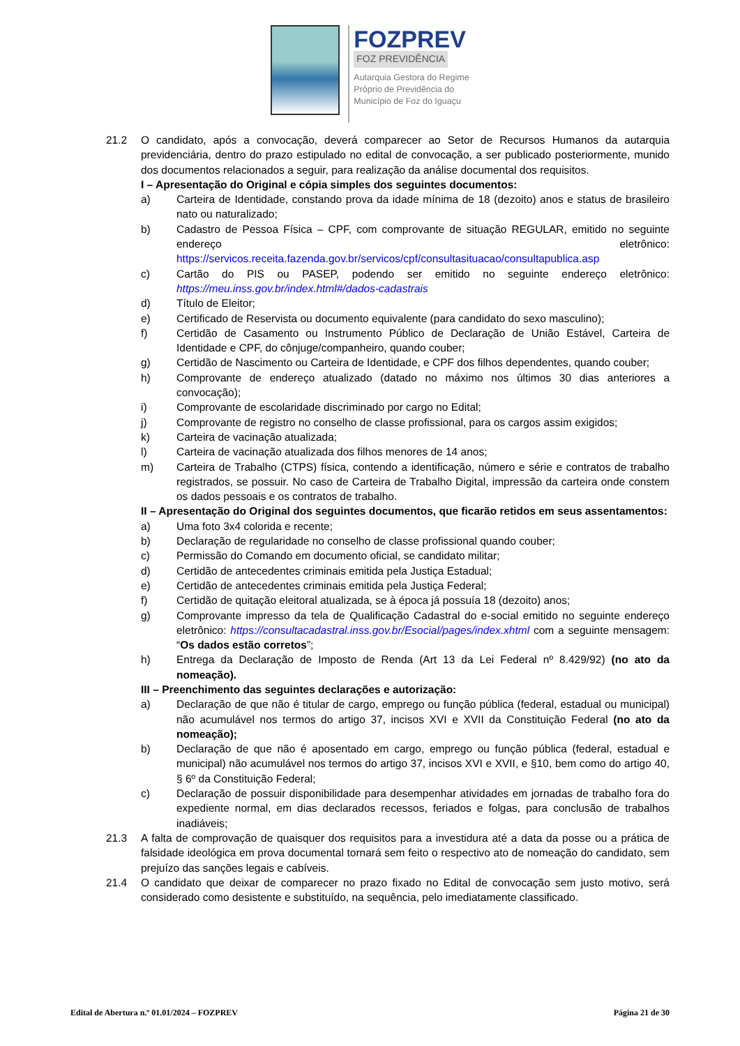FOZPREV
FOZ PREVIDÊNCIA
Autarquia Gestora do Regime
Próprio de Previdência do
Município de Foz do Iguaçu
21.2 O candidato, após a convocação, deverá comparecer ao Setor de Recursos Humanos da autarquia previdenciária, dentro do prazo estipulado no edital de convocação, a ser publicado posteriormente, munido dos documentos relacionados a seguir, para realização da análise documental dos requisitos.
I – Apresentação do Original e cópia simples dos seguintes documentos:
a) Carteira de Identidade, constando prova da idade mínima de 18 (dezoito) anos e status de brasileiro nato ou naturalizado;
b) Cadastro de Pessoa Física – CPF, com comprovante de situação REGULAR, emitido no seguinte endereço eletrônico: https://servicos.receita.fazenda.gov.br/servicos/cpf/consultasituacao/consultapublica.asp
c) Cartão do PIS ou PASEP, podendo ser emitido no seguinte endereço eletrônico: https://meu.inss.gov.br/index.html#/dados-cadastrais
d) Título de Eleitor;
e) Certificado de Reservista ou documento equivalente (para candidato do sexo masculino);
f) Certidão de Casamento ou Instrumento Público de Declaração de União Estável, Carteira de Identidade e CPF, do cônjuge/companheiro, quando couber;
g) Certidão de Nascimento ou Carteira de Identidade, e CPF dos filhos dependentes, quando couber;
h) Comprovante de endereço atualizado (datado no máximo nos últimos 30 dias anteriores a convocação);
i) Comprovante de escolaridade discriminado por cargo no Edital;
j) Comprovante de registro no conselho de classe profissional, para os cargos assim exigidos;
k) Carteira de vacinação atualizada;
l) Carteira de vacinação atualizada dos filhos menores de 14 anos;
m) Carteira de Trabalho (CTPS) física, contendo a identificação, número e série e contratos de trabalho registrados, se possuir. No caso de Carteira de Trabalho Digital, impressão da carteira onde constem os dados pessoais e os contratos de trabalho.
II – Apresentação do Original dos seguintes documentos, que ficarão retidos em seus assentamentos:
a) Uma foto 3x4 colorida e recente;
b) Declaração de regularidade no conselho de classe profissional quando couber;
c) Permissão do Comando em documento oficial, se candidato militar;
d) Certidão de antecedentes criminais emitida pela Justiça Estadual;
e) Certidão de antecedentes criminais emitida pela Justiça Federal;
f) Certidão de quitação eleitoral atualizada, se à época já possuía 18 (dezoito) anos;
g) Comprovante impresso da tela de Qualificação Cadastral do e-social emitido no seguinte endereço eletrônico: https://consultacadastral.inss.gov.br/Esocial/pages/index.xhtml com a seguinte mensagem: “Os dados estão corretos”;
h) Entrega da Declaração de Imposto de Renda (Art 13 da Lei Federal nº 8.429/92) (no ato da nomeação).
III – Preenchimento das seguintes declarações e autorização:
a) Declaração de que não é titular de cargo, emprego ou função pública (federal, estadual ou municipal) não acumulável nos termos do artigo 37, incisos XVI e XVII da Constituição Federal (no ato da nomeação);
b) Declaração de que não é aposentado em cargo, emprego ou função pública (federal, estadual e municipal) não acumulável nos termos do artigo 37, incisos XVI e XVII, e §10, bem como do artigo 40, § 6º da Constituição Federal;
c) Declaração de possuir disponibilidade para desempenhar atividades em jornadas de trabalho fora do expediente normal, em dias declarados recessos, feriados e folgas, para conclusão de trabalhos inadiáveis;
21.3 A falta de comprovação de quaisquer dos requisitos para a investidura até a data da posse ou a prática de falsidade ideológica em prova documental tornará sem feito o respectivo ato de nomeação do candidato, sem prejuízo das sanções legais e cabíveis.
21.4 O candidato que deixar de comparecer no prazo fixado no Edital de convocação sem justo motivo, será considerado como desistente e substituído, na sequência, pelo imediatamente classificado.
Edital de Abertura n.º 01.01/2024 – FOZPREV Página 21 de 30